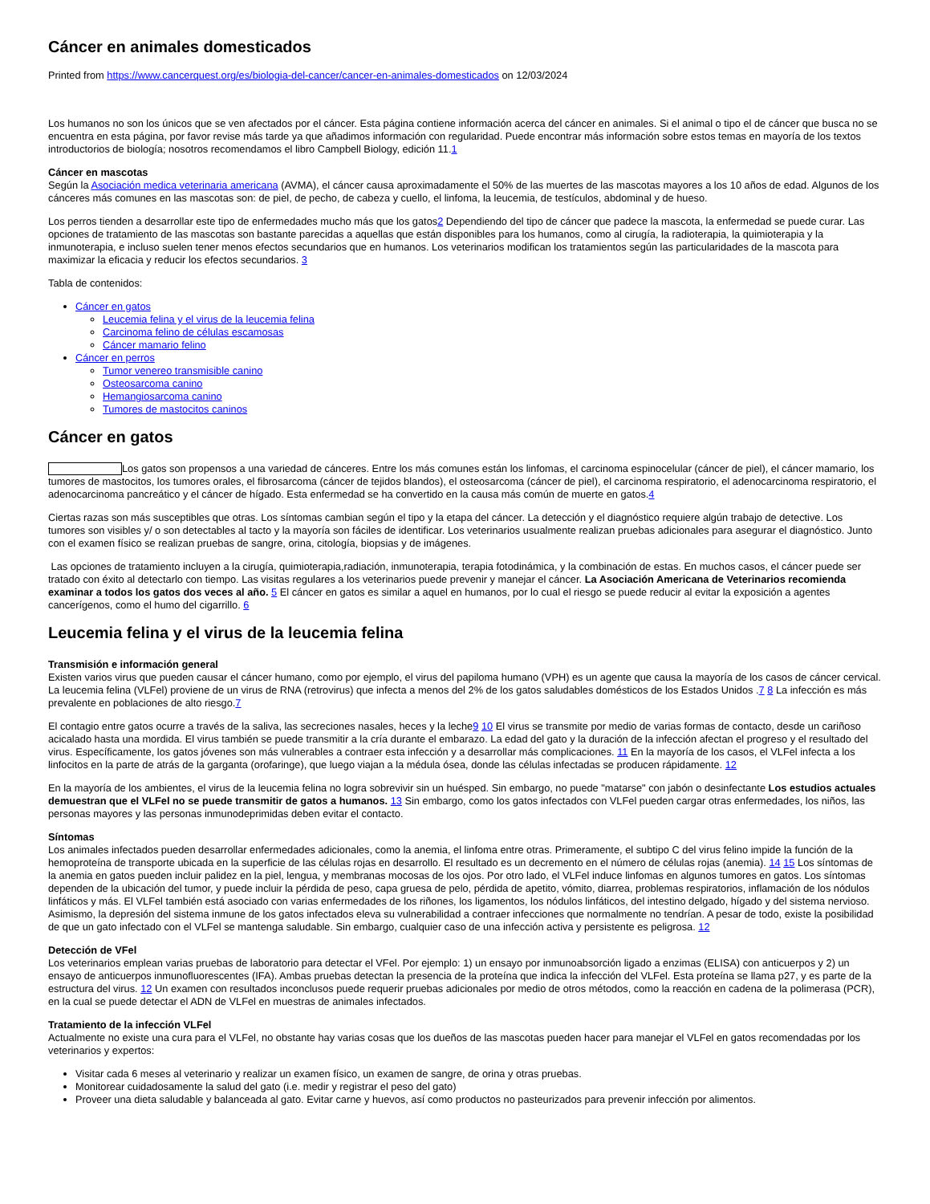Cáncer en animales domesticados
Printed from https://www.cancerquest.org/es/biologia-del-cancer/cancer-en-animales-domesticados on 12/03/2024
Los humanos no son los únicos que se ven afectados por el cáncer. Esta página contiene información acerca del cáncer en animales. Si el animal o tipo el de cáncer que busca no se encuentra en esta página, por favor revise más tarde ya que añadimos información con regularidad. Puede encontrar más información sobre estos temas en mayoría de los textos introductorios de biología; nosotros recomendamos el libro Campbell Biology, edición 11.1
Cáncer en mascotas
Según la Asociación medica veterinaria americana (AVMA), el cáncer causa aproximadamente el 50% de las muertes de las mascotas mayores a los 10 años de edad. Algunos de los cánceres más comunes en las mascotas son: de piel, de pecho, de cabeza y cuello, el linfoma, la leucemia, de testículos, abdominal y de hueso.
Los perros tienden a desarrollar este tipo de enfermedades mucho más que los gatos2 Dependiendo del tipo de cáncer que padece la mascota, la enfermedad se puede curar. Las opciones de tratamiento de las mascotas son bastante parecidas a aquellas que están disponibles para los humanos, como al cirugía, la radioterapia, la quimioterapia y la inmunoterapia, e incluso suelen tener menos efectos secundarios que en humanos. Los veterinarios modifican los tratamientos según las particularidades de la mascota para maximizar la eficacia y reducir los efectos secundarios. 3
Tabla de contenidos:
Cáncer en gatos
Leucemia felina y el virus de la leucemia felina
Carcinoma felino de células escamosas
Cáncer mamario felino
Cáncer en perros
Tumor venereo transmisible canino
Osteosarcoma canino
Hemangiosarcoma canino
Tumores de mastocitos caninos
Cáncer en gatos
Los gatos son propensos a una variedad de cánceres. Entre los más comunes están los linfomas, el carcinoma espinocelular (cáncer de piel), el cáncer mamario, los tumores de mastocitos, los tumores orales, el fibrosarcoma (cáncer de tejidos blandos), el osteosarcoma (cáncer de piel), el carcinoma respiratorio, el adenocarcinoma respiratorio, el adenocarcinoma pancreático y el cáncer de hígado. Esta enfermedad se ha convertido en la causa más común de muerte en gatos.4
Ciertas razas son más susceptibles que otras. Los síntomas cambian según el tipo y la etapa del cáncer. La detección y el diagnóstico requiere algún trabajo de detective. Los tumores son visibles y/ o son detectables al tacto y la mayoría son fáciles de identificar. Los veterinarios usualmente realizan pruebas adicionales para asegurar el diagnóstico. Junto con el examen físico se realizan pruebas de sangre, orina, citología, biopsias y de imágenes.
Las opciones de tratamiento incluyen a la cirugía, quimioterapia,radiación, inmunoterapia, terapia fotodinámica, y la combinación de estas. En muchos casos, el cáncer puede ser tratado con éxito al detectarlo con tiempo. Las visitas regulares a los veterinarios puede prevenir y manejar el cáncer. La Asociación Americana de Veterinarios recomienda examinar a todos los gatos dos veces al año. 5 El cáncer en gatos es similar a aquel en humanos, por lo cual el riesgo se puede reducir al evitar la exposición a agentes cancerígenos, como el humo del cigarrillo. 6
Leucemia felina y el virus de la leucemia felina
Transmisión e información general
Existen varios virus que pueden causar el cáncer humano, como por ejemplo, el virus del papiloma humano (VPH) es un agente que causa la mayoría de los casos de cáncer cervical. La leucemia felina (VLFel) proviene de un virus de RNA (retrovirus) que infecta a menos del 2% de los gatos saludables domésticos de los Estados Unidos .7 8 La infección es más prevalente en poblaciones de alto riesgo.7
El contagio entre gatos ocurre a través de la saliva, las secreciones nasales, heces y la leche9 10 El virus se transmite por medio de varias formas de contacto, desde un cariñoso acicalado hasta una mordida. El virus también se puede transmitir a la cría durante el embarazo. La edad del gato y la duración de la infección afectan el progreso y el resultado del virus. Específicamente, los gatos jóvenes son más vulnerables a contraer esta infección y a desarrollar más complicaciones. 11 En la mayoría de los casos, el VLFel infecta a los linfocitos en la parte de atrás de la garganta (orofaringe), que luego viajan a la médula ósea, donde las células infectadas se producen rápidamente. 12
En la mayoría de los ambientes, el virus de la leucemia felina no logra sobrevivir sin un huésped. Sin embargo, no puede "matarse" con jabón o desinfectante Los estudios actuales demuestran que el VLFel no se puede transmitir de gatos a humanos. 13 Sin embargo, como los gatos infectados con VLFel pueden cargar otras enfermedades, los niños, las personas mayores y las personas inmunodeprimidas deben evitar el contacto.
Síntomas
Los animales infectados pueden desarrollar enfermedades adicionales, como la anemia, el linfoma entre otras. Primeramente, el subtipo C del virus felino impide la función de la hemoproteína de transporte ubicada en la superficie de las células rojas en desarrollo. El resultado es un decremento en el número de células rojas (anemia). 14 15 Los síntomas de la anemia en gatos pueden incluir palidez en la piel, lengua, y membranas mocosas de los ojos. Por otro lado, el VLFel induce linfomas en algunos tumores en gatos. Los síntomas dependen de la ubicación del tumor, y puede incluir la pérdida de peso, capa gruesa de pelo, pérdida de apetito, vómito, diarrea, problemas respiratorios, inflamación de los nódulos linfáticos y más. El VLFel también está asociado con varias enfermedades de los riñones, los ligamentos, los nódulos linfáticos, del intestino delgado, hígado y del sistema nervioso. Asimismo, la depresión del sistema inmune de los gatos infectados eleva su vulnerabilidad a contraer infecciones que normalmente no tendrían. A pesar de todo, existe la posibilidad de que un gato infectado con el VLFel se mantenga saludable. Sin embargo, cualquier caso de una infección activa y persistente es peligrosa. 12
Detección de VFel
Los veterinarios emplean varias pruebas de laboratorio para detectar el VFel. Por ejemplo: 1) un ensayo por inmunoabsorción ligado a enzimas (ELISA) con anticuerpos y 2) un ensayo de anticuerpos inmunofluorescentes (IFA). Ambas pruebas detectan la presencia de la proteína que indica la infección del VLFel. Esta proteína se llama p27, y es parte de la estructura del virus. 12 Un examen con resultados inconclusos puede requerir pruebas adicionales por medio de otros métodos, como la reacción en cadena de la polimerasa (PCR), en la cual se puede detectar el ADN de VLFel en muestras de animales infectados.
Tratamiento de la infección VLFel
Actualmente no existe una cura para el VLFel, no obstante hay varias cosas que los dueños de las mascotas pueden hacer para manejar el VLFel en gatos recomendadas por los veterinarios y expertos:
Visitar cada 6 meses al veterinario y realizar un examen físico, un examen de sangre, de orina y otras pruebas.
Monitorear cuidadosamente la salud del gato (i.e. medir y registrar el peso del gato)
Proveer una dieta saludable y balanceada al gato. Evitar carne y huevos, así como productos no pasteurizados para prevenir infección por alimentos.